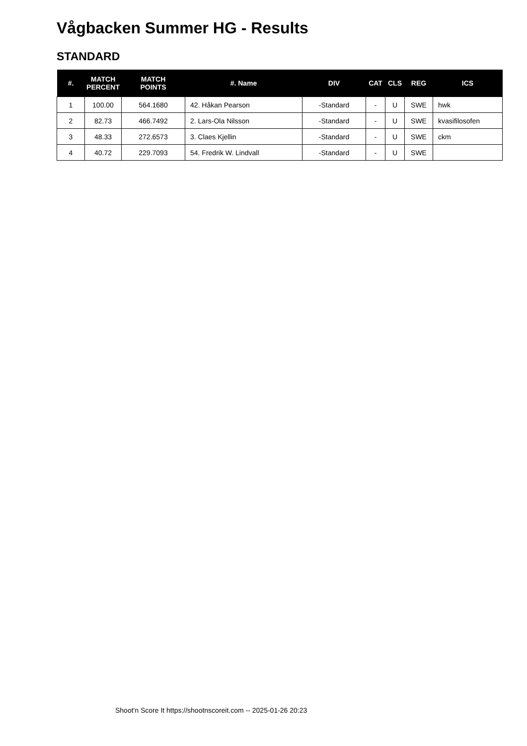Vågbacken Summer HG - Results
STANDARD
| #. | MATCH PERCENT | MATCH POINTS | #. Name | DIV | CAT | CLS | REG | ICS |
| --- | --- | --- | --- | --- | --- | --- | --- | --- |
| 1 | 100.00 | 564.1680 | 42. Håkan Pearson | -Standard | - | U | SWE | hwk |
| 2 | 82.73 | 466.7492 | 2. Lars-Ola Nilsson | -Standard | - | U | SWE | kvasifilosofen |
| 3 | 48.33 | 272.6573 | 3. Claes Kjellin | -Standard | - | U | SWE | ckm |
| 4 | 40.72 | 229.7093 | 54. Fredrik W. Lindvall | -Standard | - | U | SWE | |
Shoot'n Score It https://shootnscoreit.com -- 2025-01-26 20:23